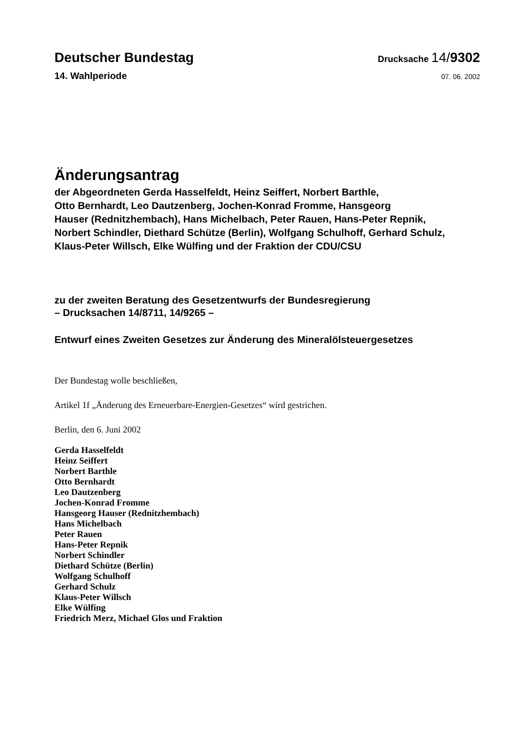Deutscher Bundestag
Drucksache 14/9302
14. Wahlperiode
07. 06. 2002
Änderungsantrag
der Abgeordneten Gerda Hasselfeldt, Heinz Seiffert, Norbert Barthle,
Otto Bernhardt, Leo Dautzenberg, Jochen-Konrad Fromme, Hansgeorg
Hauser (Rednitzhembach), Hans Michelbach, Peter Rauen, Hans-Peter Repnik,
Norbert Schindler, Diethard Schütze (Berlin), Wolfgang Schulhoff, Gerhard Schulz,
Klaus-Peter Willsch, Elke Wülfing und der Fraktion der CDU/CSU
zu der zweiten Beratung des Gesetzentwurfs der Bundesregierung
– Drucksachen 14/8711, 14/9265 –
Entwurf eines Zweiten Gesetzes zur Änderung des Mineralölsteuergesetzes
Der Bundestag wolle beschließen,
Artikel 1f „Änderung des Erneuerbare-Energien-Gesetzes“ wird gestrichen.
Berlin, den 6. Juni 2002
Gerda Hasselfeldt
Heinz Seiffert
Norbert Barthle
Otto Bernhardt
Leo Dautzenberg
Jochen-Konrad Fromme
Hansgeorg Hauser (Rednitzhembach)
Hans Michelbach
Peter Rauen
Hans-Peter Repnik
Norbert Schindler
Diethard Schütze (Berlin)
Wolfgang Schulhoff
Gerhard Schulz
Klaus-Peter Willsch
Elke Wülfing
Friedrich Merz, Michael Glos und Fraktion